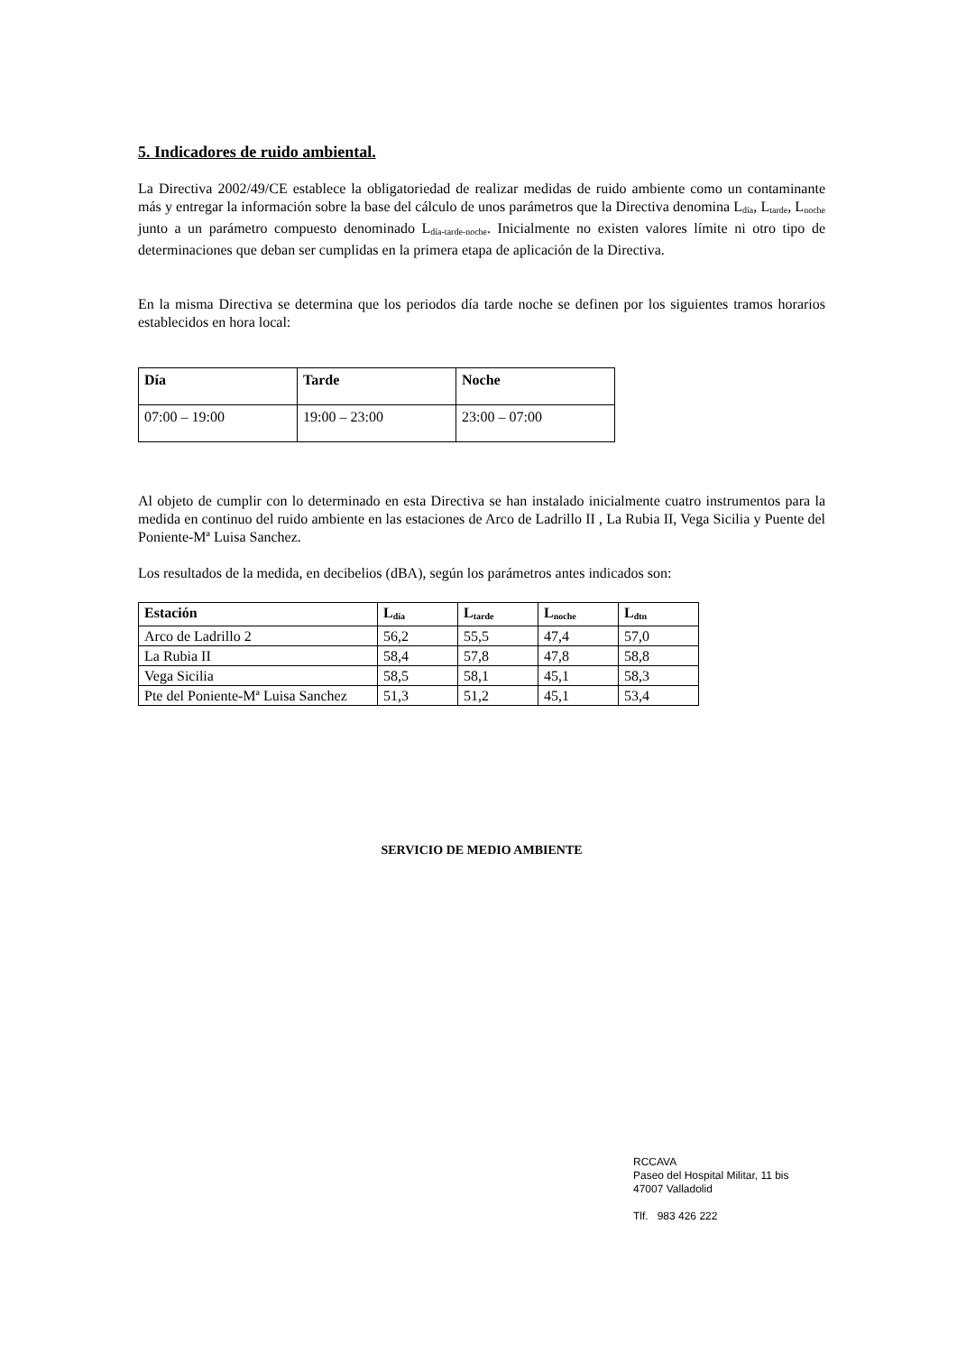5. Indicadores de ruido ambiental.
La Directiva 2002/49/CE establece la obligatoriedad de realizar medidas de ruido ambiente como un contaminante más y entregar la información sobre la base del cálculo de unos parámetros que la Directiva denomina L<sub>día</sub>, L<sub>tarde</sub>, L<sub>noche</sub> junto a un parámetro compuesto denominado L<sub>día-tarde-noche</sub>. Inicialmente no existen valores límite ni otro tipo de determinaciones que deban ser cumplidas en la primera etapa de aplicación de la Directiva.
En la misma Directiva se determina que los periodos día tarde noche se definen por los siguientes tramos horarios establecidos en hora local:
| Día | Tarde | Noche |
| 07:00 – 19:00 | 19:00 – 23:00 | 23:00 – 07:00 |
Al objeto de cumplir con lo determinado en esta Directiva se han instalado inicialmente cuatro instrumentos para la medida en continuo del ruido ambiente en las estaciones de Arco de Ladrillo II , La Rubia II, Vega Sicilia y Puente del Poniente-Mª Luisa Sanchez.
Los resultados de la medida, en decibelios (dBA), según los parámetros antes indicados son:
| Estación | L<sub>día</sub> | L<sub>tarde</sub> | L<sub>noche</sub> | L<sub>dtn</sub> |
| --- | --- | --- | --- | --- |
| Arco de Ladrillo 2 | 56,2 | 55,5 | 47,4 | 57,0 |
| La Rubia II | 58,4 | 57,8 | 47,8 | 58,8 |
| Vega Sicilia | 58,5 | 58,1 | 45,1 | 58,3 |
| Pte del Poniente-Mª Luisa Sanchez | 51,3 | 51,2 | 45,1 | 53,4 |
SERVICIO DE MEDIO AMBIENTE
RCCAVA
Paseo del Hospital Militar, 11 bis
47007 Valladolid
Tlf. 983 426 222